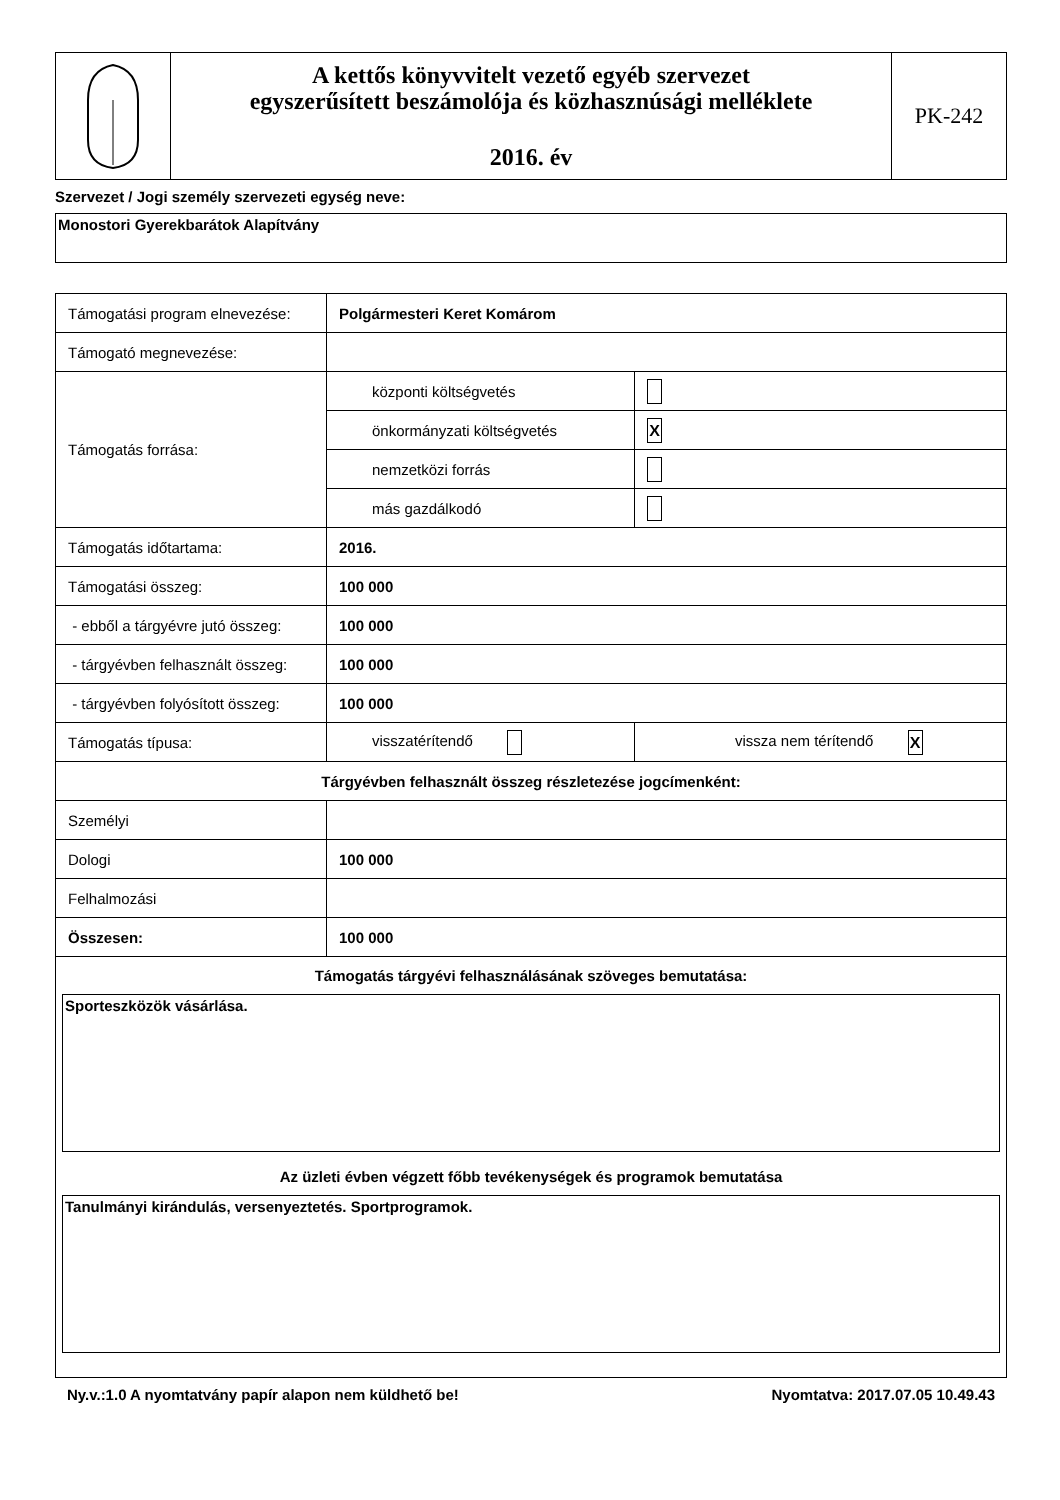| | A kettős könyvvitelt vezető egyéb szervezet egyszerűsített beszámolója és közhasznúsági melléklete 2016. év | PK-242 |
Szervezet / Jogi személy szervezeti egység neve:
Monostori Gyerekbarátok Alapítvány
| Támogatási program elnevezése: | Polgármesteri Keret Komárom | |
| Támogató megnevezése: | | |
| Támogatás forrása: | központi költségvetés | |
| | önkormányzati költségvetés | X |
| | nemzetközi forrás | |
| | más gazdálkodó | |
| Támogatás időtartama: | 2016. | |
| Támogatási összeg: | 100 000 | |
| - ebből a tárgyévre jutó összeg: | 100 000 | |
| - tárgyévben felhasznált összeg: | 100 000 | |
| - tárgyévben folyósított összeg: | 100 000 | |
| Támogatás típusa: | visszatérítendő | vissza nem térítendő X |
| Tárgyévben felhasznált összeg részletezése jogcímenként: | | |
| Személyi | | |
| Dologi | 100 000 | |
| Felhalmozási | | |
| Összesen: | 100 000 | |
| Támogatás tárgyévi felhasználásának szöveges bemutatása: Sporteszközök vásárlása. Az üzleti évben végzett főbb tevékenységek és programok bemutatása Tanulmányi kirándulás, versenyeztetés. Sportprogramok. | | |
Ny.v.:1.0 A nyomtatvány papír alapon nem küldhető be! Nyomtatva: 2017.07.05 10.49.43